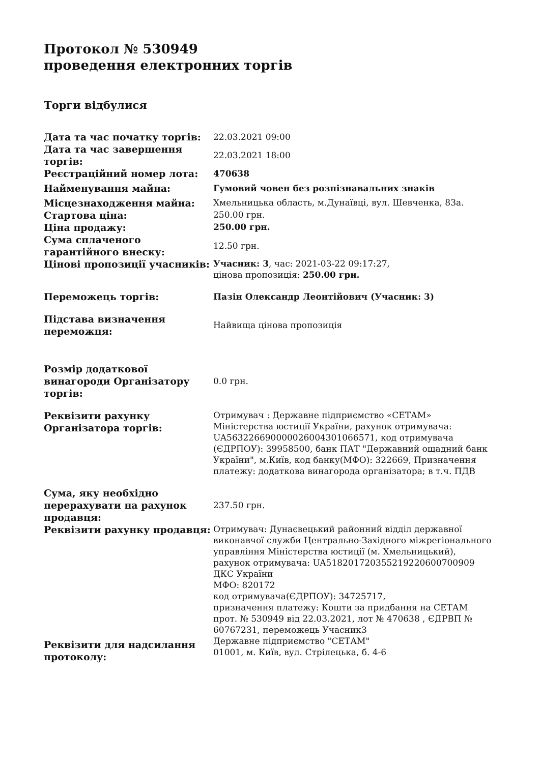Протокол № 530949
проведення електронних торгів
Торги відбулися
| Дата та час початку торгів: | 22.03.2021 09:00 |
| Дата та час завершення торгів: | 22.03.2021 18:00 |
| Реєстраційний номер лота: | 470638 |
| Найменування майна: | Гумовий човен без розпізнавальних знаків |
| Місцезнаходження майна: | Хмельницька область, м.Дунаївці, вул. Шевченка, 83а. |
| Стартова ціна: | 250.00 грн. |
| Ціна продажу: | 250.00 грн. |
| Сума сплаченого гарантійного внеску: | 12.50 грн. |
| Цінові пропозиції учасників: | Учасник: 3 , час: 2021-03-22 09:17:27, цінова пропозиція: 250.00 грн. |
| Переможець торгів: | Пазін Олександр Леонтійович (Учасник: 3) |
| Підстава визначення переможця: | Найвища цінова пропозиція |
| Розмір додаткової винагороди Організатору торгів: | 0.0 грн. |
| Реквізити рахунку Організатора торгів: | Отримувач : Державне підприємство «СЕТАМ» Міністерства юстиції України, рахунок отримувача: UA563226690000026004301066571, код отримувача (ЄДРПОУ): 39958500, банк ПАТ "Державний ощадний банк України", м.Київ, код банку(МФО): 322669, Призначення платежу: додаткова винагорода організатора; в т.ч. ПДВ |
| Сума, яку необхідно перерахувати на рахунок продавця: | 237.50 грн. |
| Реквізити рахунку продавця: | Отримувач: Дунаєвецький районний відділ державної виконавчої служби Центрально-Західного міжрегіонального управління Міністерства юстиції (м. Хмельницький), рахунок отримувача: UA518201720355219220600700909 ДКС України МФО: 820172 код отримувача(ЄДРПОУ): 34725717, призначення платежу: Кошти за придбання на СЕТАМ прот. № 530949 від 22.03.2021, лот № 470638 , ЄДРВП № 60767231, переможець Учасник3 |
| Реквізити для надсилання протоколу: | Державне підприємство "СЕТАМ" 01001, м. Київ, вул. Стрілецька, б. 4-6 |